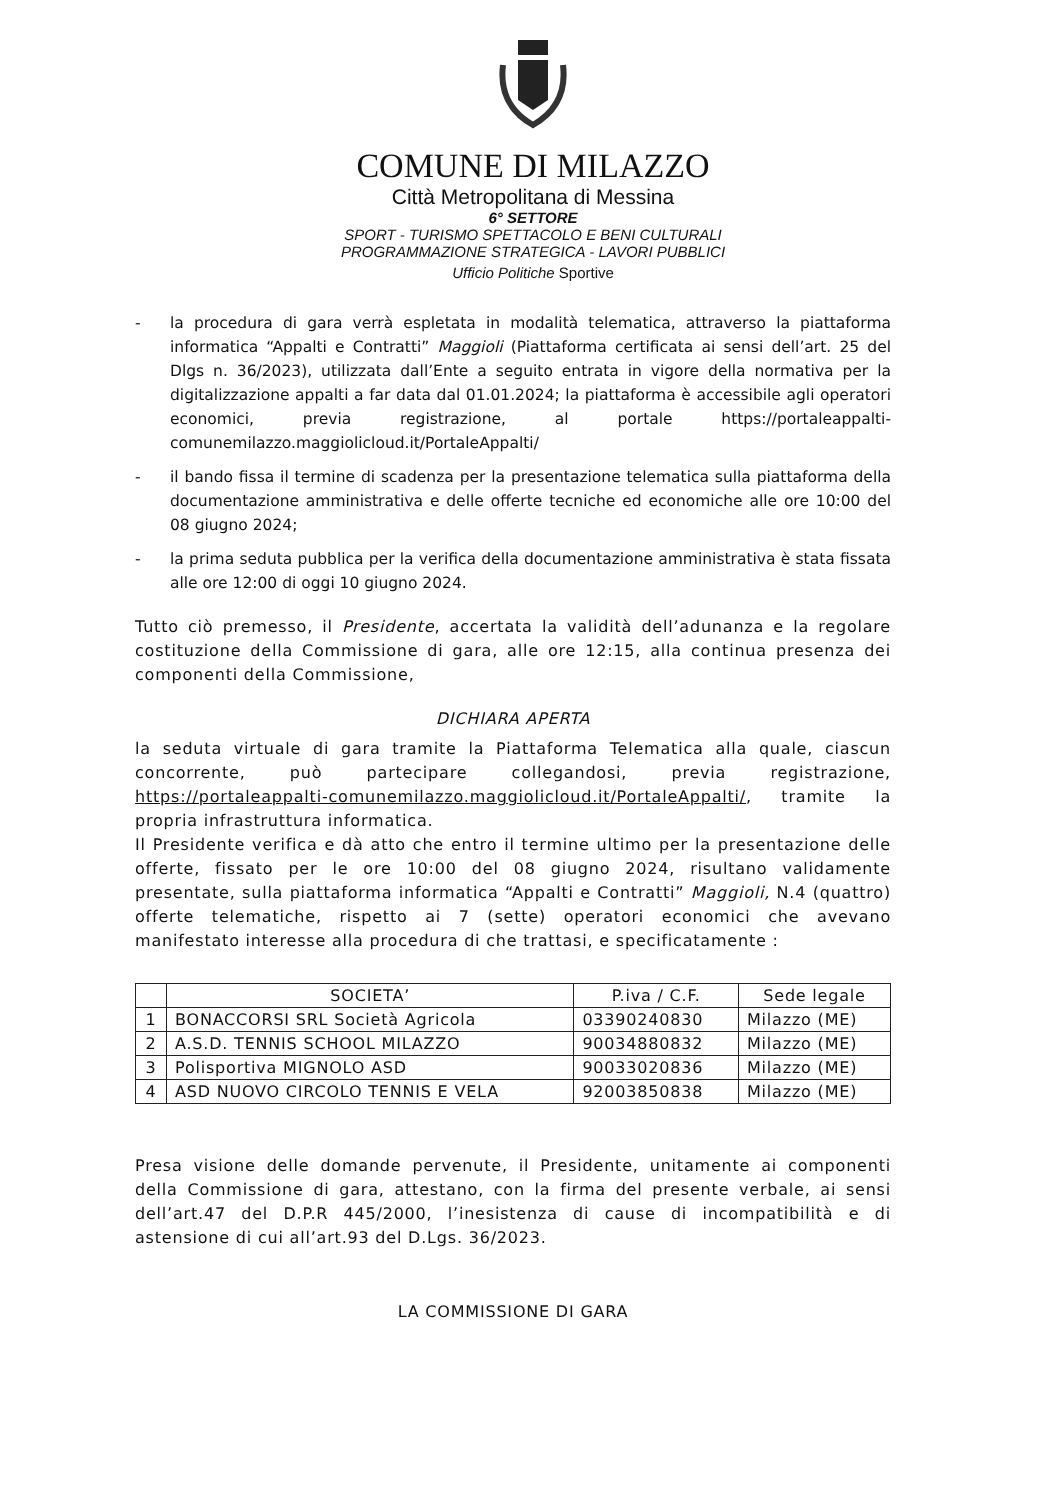COMUNE DI MILAZZO
Città Metropolitana di Messina
6° SETTORE
SPORT - TURISMO SPETTACOLO E BENI CULTURALI
PROGRAMMAZIONE STRATEGICA - LAVORI PUBBLICI
Ufficio Politiche Sportive
- la procedura di gara verrà espletata in modalità telematica, attraverso la piattaforma informatica “Appalti e Contratti” Maggioli (Piattaforma certificata ai sensi dell’art. 25 del Dlgs n. 36/2023), utilizzata dall’Ente a seguito entrata in vigore della normativa per la digitalizzazione appalti a far data dal 01.01.2024; la piattaforma è accessibile agli operatori economici, previa registrazione, al portale https://portaleappalti-comunemilazzo.maggiolicloud.it/PortaleAppalti/
- il bando fissa il termine di scadenza per la presentazione telematica sulla piattaforma della documentazione amministrativa e delle offerte tecniche ed economiche alle ore 10:00 del 08 giugno 2024;
- la prima seduta pubblica per la verifica della documentazione amministrativa è stata fissata alle ore 12:00 di oggi 10 giugno 2024.
Tutto ciò premesso, il Presidente, accertata la validità dell’adunanza e la regolare costituzione della Commissione di gara, alle ore 12:15, alla continua presenza dei componenti della Commissione,
DICHIARA APERTA
la seduta virtuale di gara tramite la Piattaforma Telematica alla quale, ciascun concorrente, può partecipare collegandosi, previa registrazione, https://portaleappalti-comunemilazzo.maggiolicloud.it/PortaleAppalti/, tramite la propria infrastruttura informatica.
Il Presidente verifica e dà atto che entro il termine ultimo per la presentazione delle offerte, fissato per le ore 10:00 del 08 giugno 2024, risultano validamente presentate, sulla piattaforma informatica “Appalti e Contratti” Maggioli, N.4 (quattro) offerte telematiche, rispetto ai 7 (sette) operatori economici che avevano manifestato interesse alla procedura di che trattasi, e specificatamente :
| | SOCIETA’ | P.iva / C.F. | Sede legale |
| --- | --- | --- | --- |
| 1 | BONACCORSI SRL Società Agricola | 03390240830 | Milazzo (ME) |
| 2 | A.S.D. TENNIS SCHOOL MILAZZO | 90034880832 | Milazzo (ME) |
| 3 | Polisportiva MIGNOLO ASD | 90033020836 | Milazzo (ME) |
| 4 | ASD NUOVO CIRCOLO TENNIS E VELA | 92003850838 | Milazzo (ME) |
Presa visione delle domande pervenute, il Presidente, unitamente ai componenti della Commissione di gara, attestano, con la firma del presente verbale, ai sensi dell’art.47 del D.P.R 445/2000, l’inesistenza di cause di incompatibilità e di astensione di cui all’art.93 del D.Lgs. 36/2023.
LA COMMISSIONE DI GARA